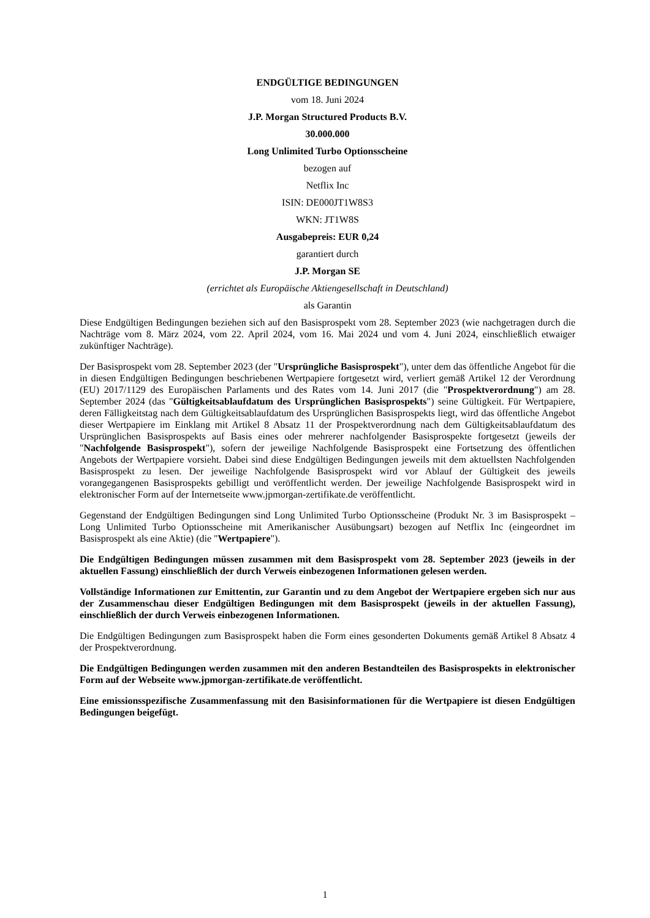ENDGÜLTIGE BEDINGUNGEN
vom 18. Juni 2024
J.P. Morgan Structured Products B.V.
30.000.000
Long Unlimited Turbo Optionsscheine
bezogen auf
Netflix Inc
ISIN: DE000JT1W8S3
WKN: JT1W8S
Ausgabepreis: EUR 0,24
garantiert durch
J.P. Morgan SE
(errichtet als Europäische Aktiengesellschaft in Deutschland)
als Garantin
Diese Endgültigen Bedingungen beziehen sich auf den Basisprospekt vom 28. September 2023 (wie nachgetragen durch die Nachträge vom 8. März 2024, vom 22. April 2024, vom 16. Mai 2024 und vom 4. Juni 2024, einschließlich etwaiger zukünftiger Nachträge).
Der Basisprospekt vom 28. September 2023 (der "Ursprüngliche Basisprospekt"), unter dem das öffentliche Angebot für die in diesen Endgültigen Bedingungen beschriebenen Wertpapiere fortgesetzt wird, verliert gemäß Artikel 12 der Verordnung (EU) 2017/1129 des Europäischen Parlaments und des Rates vom 14. Juni 2017 (die "Prospektverordnung") am 28. September 2024 (das "Gültigkeitsablaufdatum des Ursprünglichen Basisprospekts") seine Gültigkeit. Für Wertpapiere, deren Fälligkeitstag nach dem Gültigkeitsablaufdatum des Ursprünglichen Basisprospekts liegt, wird das öffentliche Angebot dieser Wertpapiere im Einklang mit Artikel 8 Absatz 11 der Prospektverordnung nach dem Gültigkeitsablaufdatum des Ursprünglichen Basisprospekts auf Basis eines oder mehrerer nachfolgender Basisprospekte fortgesetzt (jeweils der "Nachfolgende Basisprospekt"), sofern der jeweilige Nachfolgende Basisprospekt eine Fortsetzung des öffentlichen Angebots der Wertpapiere vorsieht. Dabei sind diese Endgültigen Bedingungen jeweils mit dem aktuellsten Nachfolgenden Basisprospekt zu lesen. Der jeweilige Nachfolgende Basisprospekt wird vor Ablauf der Gültigkeit des jeweils vorangegangenen Basisprospekts gebilligt und veröffentlicht werden. Der jeweilige Nachfolgende Basisprospekt wird in elektronischer Form auf der Internetseite www.jpmorgan-zertifikate.de veröffentlicht.
Gegenstand der Endgültigen Bedingungen sind Long Unlimited Turbo Optionsscheine (Produkt Nr. 3 im Basisprospekt – Long Unlimited Turbo Optionsscheine mit Amerikanischer Ausübungsart) bezogen auf Netflix Inc (eingeordnet im Basisprospekt als eine Aktie) (die "Wertpapiere").
Die Endgültigen Bedingungen müssen zusammen mit dem Basisprospekt vom 28. September 2023 (jeweils in der aktuellen Fassung) einschließlich der durch Verweis einbezogenen Informationen gelesen werden.
Vollständige Informationen zur Emittentin, zur Garantin und zu dem Angebot der Wertpapiere ergeben sich nur aus der Zusammenschau dieser Endgültigen Bedingungen mit dem Basisprospekt (jeweils in der aktuellen Fassung), einschließlich der durch Verweis einbezogenen Informationen.
Die Endgültigen Bedingungen zum Basisprospekt haben die Form eines gesonderten Dokuments gemäß Artikel 8 Absatz 4 der Prospektverordnung.
Die Endgültigen Bedingungen werden zusammen mit den anderen Bestandteilen des Basisprospekts in elektronischer Form auf der Webseite www.jpmorgan-zertifikate.de veröffentlicht.
Eine emissionsspezifische Zusammenfassung mit den Basisinformationen für die Wertpapiere ist diesen Endgültigen Bedingungen beigefügt.
1